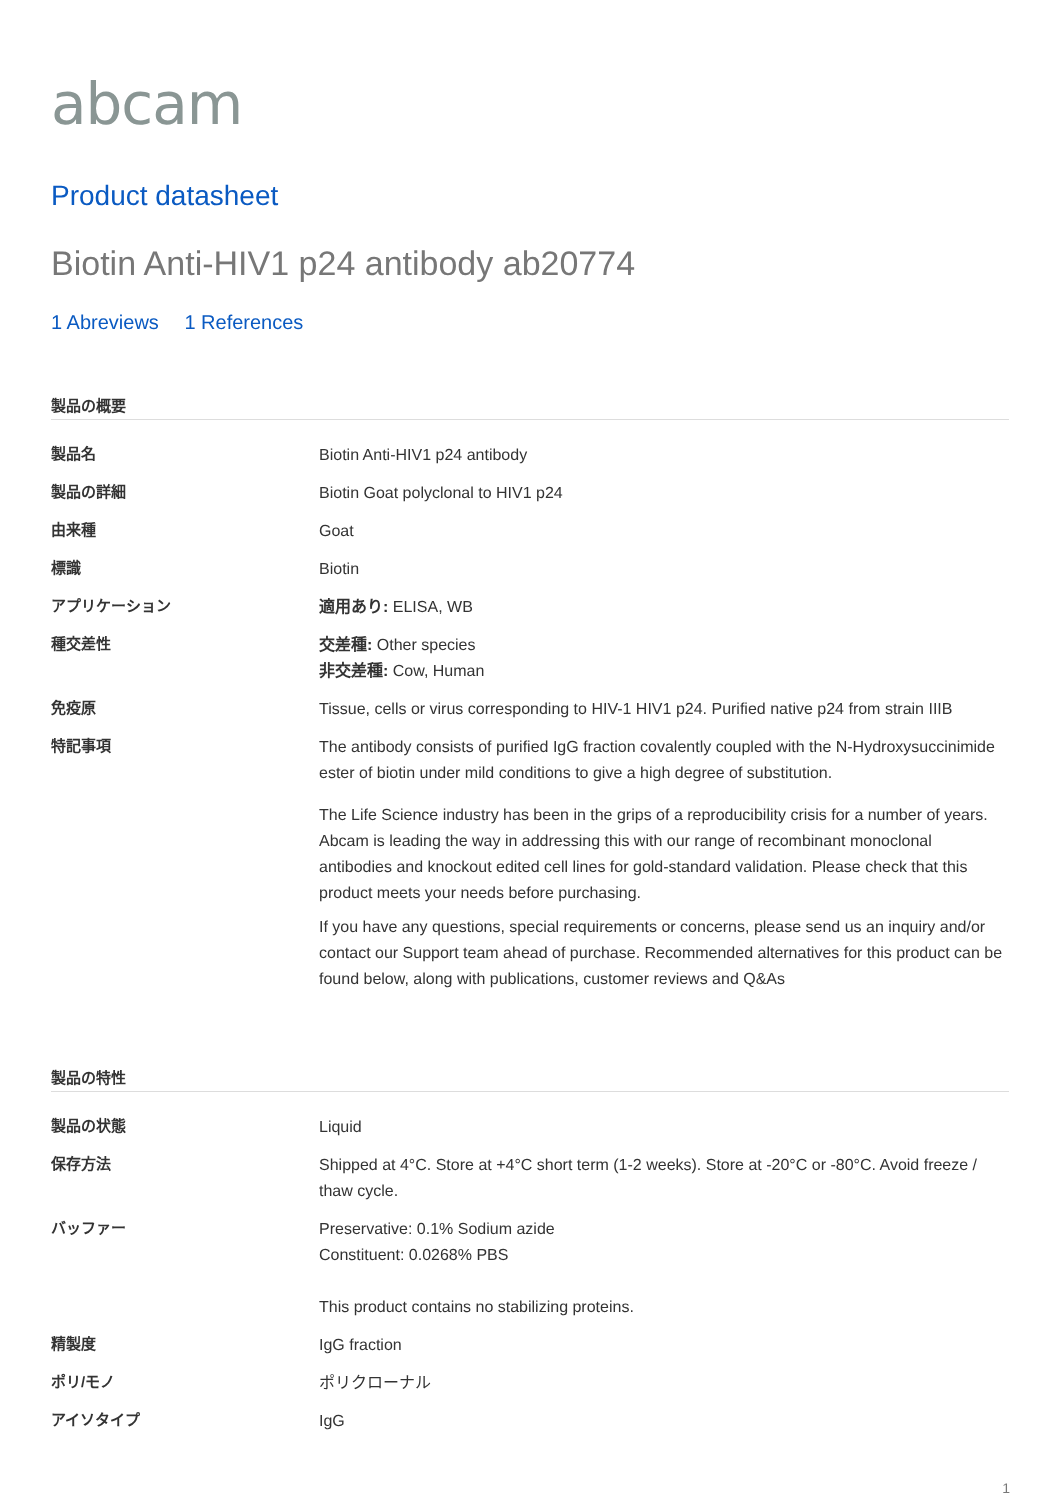abcam
Product datasheet
Biotin Anti-HIV1 p24 antibody ab20774
1 Abreviews 1 References
製品の概要
| 製品名 | Biotin Anti-HIV1 p24 antibody |
| 製品の詳細 | Biotin Goat polyclonal to HIV1 p24 |
| 由来種 | Goat |
| 標識 | Biotin |
| アプリケーション | 適用あり: ELISA, WB |
| 種交差性 | 交差種: Other species 非交差種: Cow, Human |
| 免疫原 | Tissue, cells or virus corresponding to HIV-1 HIV1 p24. Purified native p24 from strain IIIB |
| 特記事項 | The antibody consists of purified IgG fraction covalently coupled with the N-Hydroxysuccinimide ester of biotin under mild conditions to give a high degree of substitution. The Life Science industry has been in the grips of a reproducibility crisis for a number of years. Abcam is leading the way in addressing this with our range of recombinant monoclonal antibodies and knockout edited cell lines for gold-standard validation. Please check that this product meets your needs before purchasing. If you have any questions, special requirements or concerns, please send us an inquiry and/or contact our Support team ahead of purchase. Recommended alternatives for this product can be found below, along with publications, customer reviews and Q&As |
製品の特性
| 製品の状態 | Liquid |
| 保存方法 | Shipped at 4°C. Store at +4°C short term (1-2 weeks). Store at -20°C or -80°C. Avoid freeze / thaw cycle. |
| バッファー | Preservative: 0.1% Sodium azide Constituent: 0.0268% PBS This product contains no stabilizing proteins. |
| 精製度 | IgG fraction |
| ポリ/モノ | ポリクローナル |
| アイソタイプ | IgG |
1